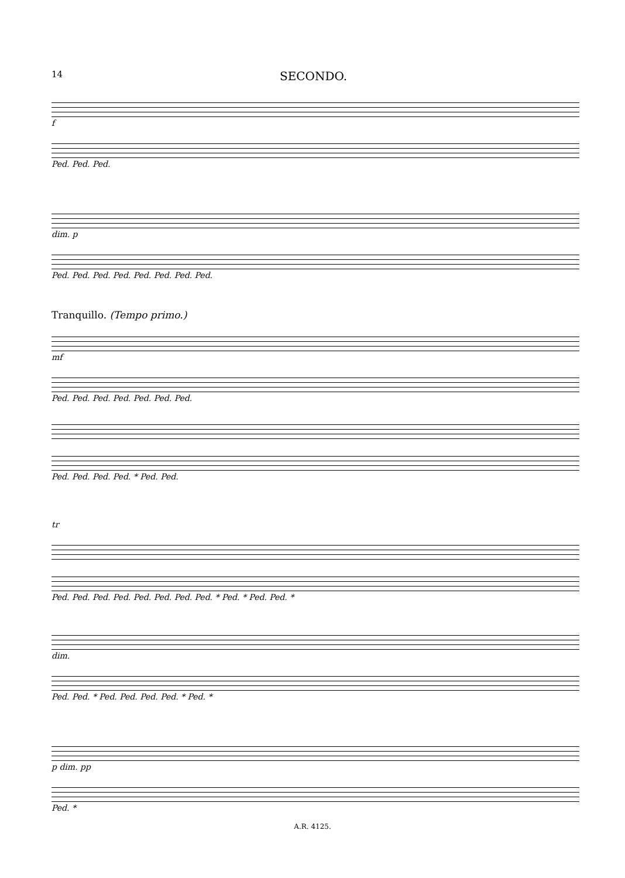14
SECONDO.
f
Ped. Ped. Ped.
dim. p
Ped. Ped. Ped. Ped. Ped. Ped. Ped. Ped.
Tranquillo. (Tempo primo.)
mf
Ped. Ped. Ped. Ped. Ped. Ped. Ped.
Ped. Ped. Ped. Ped. * Ped. Ped.
tr
Ped. Ped. Ped. Ped. Ped. Ped. Ped. Ped. * Ped. * Ped. Ped. *
dim.
Ped. Ped. * Ped. Ped. Ped. Ped. * Ped. *
p dim. pp
Ped. *
A.R. 4125.